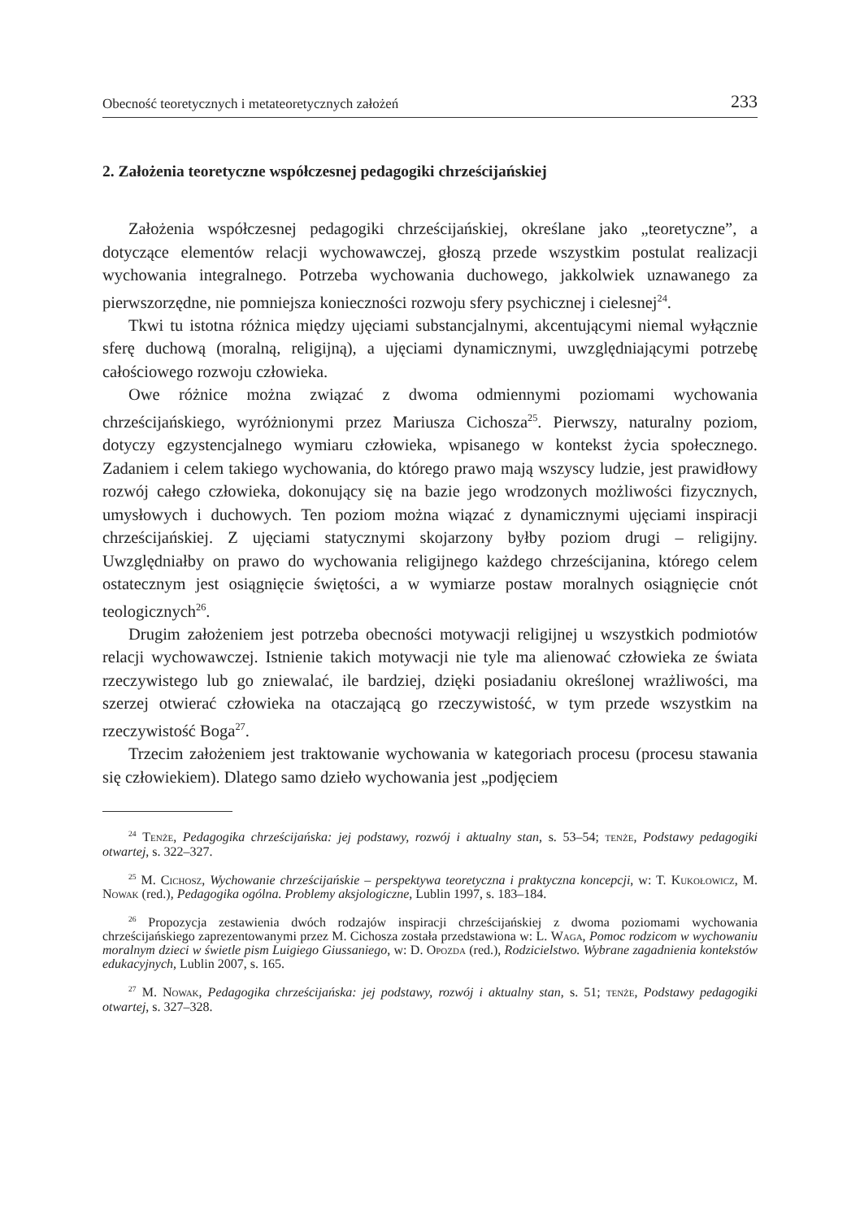Obecność teoretycznych i metateoretycznych założeń 233
2. Założenia teoretyczne współczesnej pedagogiki chrześcijańskiej
Założenia współczesnej pedagogiki chrześcijańskiej, określane jako „teoretyczne”, a dotyczące elementów relacji wychowawczej, głoszą przede wszystkim postulat realizacji wychowania integralnego. Potrzeba wychowania duchowego, jakkolwiek uznawanego za pierwszorzędne, nie pomniejsza konieczności rozwoju sfery psychicznej i cielesnej<sup>24</sup>.
Tkwi tu istotna różnica między ujęciami substancjalnymi, akcentującymi niemal wyłącznie sferę duchową (moralną, religijną), a ujęciami dynamicznymi, uwzględniającymi potrzebę całościowego rozwoju człowieka.
Owe różnice można związać z dwoma odmiennymi poziomami wychowania chrześcijańskiego, wyróżnionymi przez Mariusza Cichosza<sup>25</sup>. Pierwszy, naturalny poziom, dotyczy egzystencjalnego wymiaru człowieka, wpisanego w kontekst życia społecznego. Zadaniem i celem takiego wychowania, do którego prawo mają wszyscy ludzie, jest prawidłowy rozwój całego człowieka, dokonujący się na bazie jego wrodzonych możliwości fizycznych, umysłowych i duchowych. Ten poziom można wiązać z dynamicznymi ujęciami inspiracji chrześcijańskiej. Z ujęciami statycznymi skojarzony byłby poziom drugi – religijny. Uwzględniałby on prawo do wychowania religijnego każdego chrześcijanina, którego celem ostatecznym jest osiągnięcie świętości, a w wymiarze postaw moralnych osiągnięcie cnót teologicznych<sup>26</sup>.
Drugim założeniem jest potrzeba obecności motywacji religijnej u wszystkich podmiotów relacji wychowawczej. Istnienie takich motywacji nie tyle ma alienować człowieka ze świata rzeczywistego lub go zniewalać, ile bardziej, dzięki posiadaniu określonej wrażliwości, ma szerzej otwierać człowieka na otaczającą go rzeczywistość, w tym przede wszystkim na rzeczywistość Boga<sup>27</sup>.
Trzecim założeniem jest traktowanie wychowania w kategoriach procesu (procesu stawania się człowiekiem). Dlatego samo dzieło wychowania jest „podjęciem
<sup>24</sup> Tenże, Pedagogika chrześcijańska: jej podstawy, rozwój i aktualny stan, s. 53–54; tenże, Podstawy pedagogiki otwartej, s. 322–327.
<sup>25</sup> M. Cichosz, Wychowanie chrześcijańskie – perspektywa teoretyczna i praktyczna koncepcji, w: T. Kukołowicz, M. Nowak (red.), Pedagogika ogólna. Problemy aksjologiczne, Lublin 1997, s. 183–184.
<sup>26</sup> Propozycja zestawienia dwóch rodzajów inspiracji chrześcijańskiej z dwoma poziomami wychowania chrześcijańskiego zaprezentowanymi przez M. Cichosza została przedstawiona w: L. Waga, Pomoc rodzicom w wychowaniu moralnym dzieci w świetle pism Luigiego Giussaniego, w: D. Opozda (red.), Rodzicielstwo. Wybrane zagadnienia kontekstów edukacyjnych, Lublin 2007, s. 165.
<sup>27</sup> M. Nowak, Pedagogika chrześcijańska: jej podstawy, rozwój i aktualny stan, s. 51; tenże, Podstawy pedagogiki otwartej, s. 327–328.